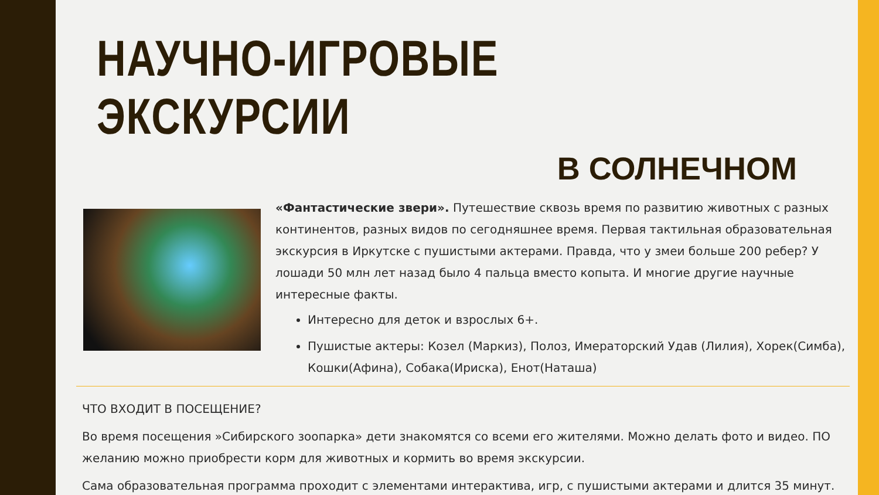НАУЧНО-ИГРОВЫЕ ЭКСКУРСИИ
В СОЛНЕЧНОМ
«Фантастические звери». Путешествие сквозь время по развитию животных с разных континентов, разных видов по сегодняшнее время. Первая тактильная образовательная экскурсия в Иркутске с пушистыми актерами. Правда, что у змеи больше 200 ребер? У лошади 50 млн лет назад было 4 пальца вместо копыта. И многие другие научные интересные факты.
Интересно для деток и взрослых 6+.
Пушистые актеры: Козел (Маркиз), Полоз, Имераторский Удав (Лилия), Хорек(Симба), Кошки(Афина), Собака(Ириска), Енот(Наташа)
ЧТО ВХОДИТ В ПОСЕЩЕНИЕ?
Во время посещения »Сибирского зоопарка» дети знакомятся со всеми его жителями. Можно делать фото и видео. ПО желанию можно приобрести корм для животных и кормить во время экскурсии.
Сама образовательная программа проходит с элементами интерактива, игр, с пушистыми актерами и длится 35 минут.